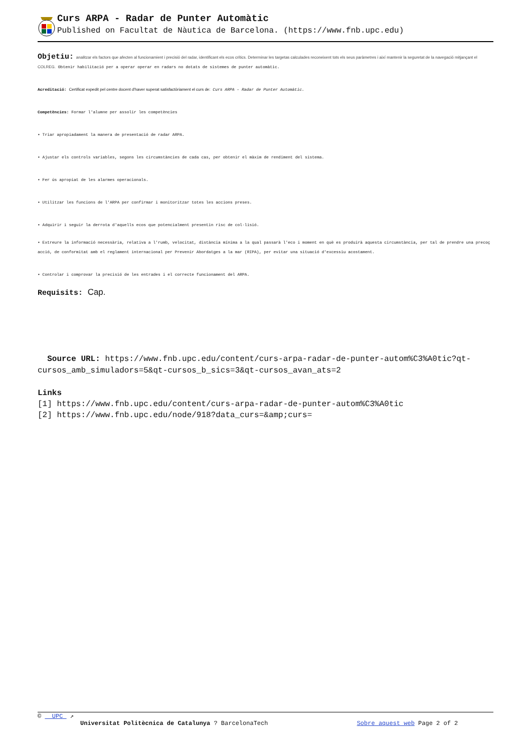Curs ARPA - Radar de Punter Automàtic
Published on Facultat de Nàutica de Barcelona. (https://www.fnb.upc.edu)
Objetiu: analitzar els factors que afecten al funcionamient i precisió del radar, identificant els ecos crítics. Determinar les targetas calculades reconeixent tots els seus paràmetres i així mantenir la seguretat de la navegació mitjançant el COLREG. Obtenir habilitació per a operar operar en radars no dotats de sistemes de punter automàtic.
Acreditació: Certificat expedit pel centre docent d'haver superat satisfactòriament el curs de: Curs ARPA - Radar de Punter Automàtic.
Competències: Formar l'alumne per assolir les competències
• Triar apropiadament la manera de presentació de radar ARPA.
• Ajustar els controls variables, segons les circumstàncies de cada cas, per obtenir el màxim de rendiment del sistema.
• Fer ús apropiat de les alarmes operacionals.
• Utilitzar les funcions de l'ARPA per confirmar i monitoritzar totes les accions preses.
• Adquirir i seguir la derrota d'aquells ecos que potencialment presentin risc de col·lisió.
• Extreure la informació necessària, relativa a l'rumb, velocitat, distància mínima a la qual passarà l'eco i moment en què es produirà aquesta circumstància, per tal de prendre una precoç acció, de conformitat amb el reglament internacional per Prevenir Abordatges a la mar (RIPA), per evitar una situació d'excessiu acostament.
• Controlar i comprovar la precisió de les entrades i el correcte funcionament del ARPA.
Requisits: Cap.
Source URL: https://www.fnb.upc.edu/content/curs-arpa-radar-de-punter-autom%C3%A0tic?qt-cursos_amb_simuladors=5&qt-cursos_b_sics=3&qt-cursos_avan_ats=2
Links
[1] https://www.fnb.upc.edu/content/curs-arpa-radar-de-punter-autom%C3%A0tic
[2] https://www.fnb.upc.edu/node/918?data_curs=&amp;curs=
© UPC ↗
Universitat Politècnica de Catalunya ? BarcelonaTech Sobre aquest web Page 2 of 2